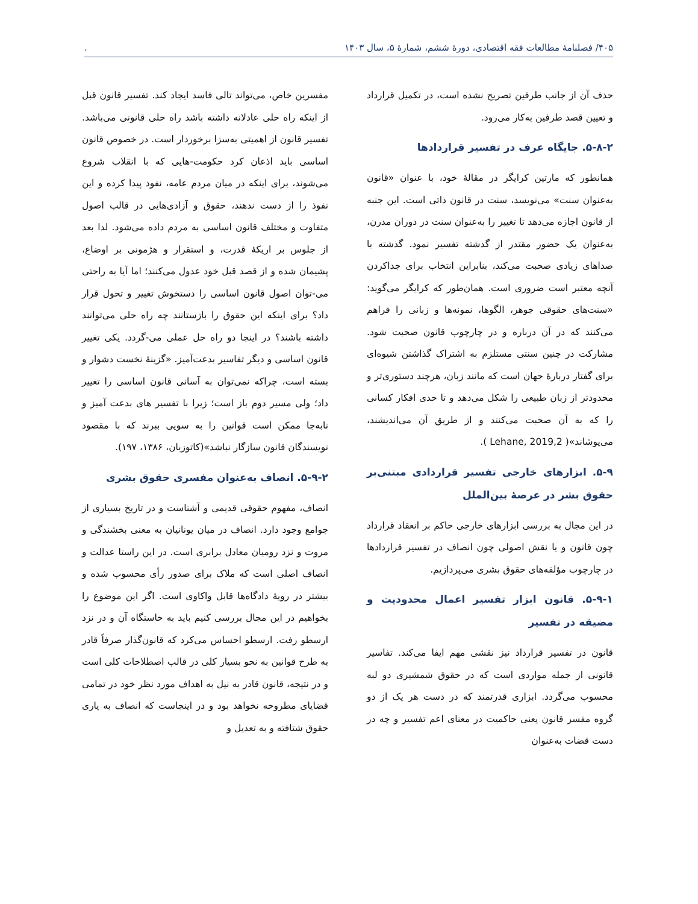۴۰۵/ فصلنامهٔ مطالعات فقه اقتصادی، دورهٔ ششم، شمارهٔ ۵، سال ۱۴۰۳.
حذف آن از جانب طرفین تصریح نشده است، در تکمیل قرارداد و تعیین قصد طرفین به‌کار می‌رود.
۵-۸-۲. جایگاه عرف در تفسیر قراردادها
همانطور که مارتین کرایگر در مقالهٔ خود، با عنوان «قانون به‌عنوان سنت» می‌نویسد، سنت در قانون ذاتی است. این جنبه از قانون اجازه می‌دهد تا تغییر را به‌عنوان سنت در دوران مدرن، به‌عنوان یک حضور مقتدر از گذشته تفسیر نمود. گذشته با صداهای زیادی صحبت می‌کند، بنابراین انتخاب برای جداکردن آنچه معتبر است ضروری است. همان‌طور که کرایگر می‌گوید: «سنت‌های حقوقی جوهر، الگوها، نمونه‌ها و زبانی را فراهم می‌کنند که در آن درباره و در چارچوب قانون صحبت شود. مشارکت در چنین سنتی مستلزم به اشتراک گذاشتن شیوه‌ای برای گفتار دربارهٔ جهان است که مانند زبان، هرچند دستوری‌تر و محدودتر از زبان طبیعی را شکل می‌دهد و تا حدی افکار کسانی را که به آن صحبت می‌کنند و از طریق آن می‌اندیشند، می‌پوشاند»( Lehane, 2019,2 ).
۵-۹. ابزارهای خارجی تفسیر قراردادی مبتنی‌بر حقوق بشر در عرصهٔ بین‌الملل
در این مجال به بررسی ابزارهای خارجی حاکم بر انعقاد قرارداد چون قانون و یا نقش اصولی چون انصاف در تفسیر قراردادها در چارچوب مؤلفه‌های حقوق بشری می‌پردازیم.
۵-۹-۱. قانون ابزار تفسیر اعمال محدودیت و مضیقه در تفسیر
قانون در تفسیر قرارداد نیز نقشی مهم ایفا می‌کند. تفاسیر قانونی از جمله مواردی است که در حقوق شمشیری دو لبه محسوب می‌گردد. ابزاری قدرتمند که در دست هر یک از دو گروه مفسر قانون یعنی حاکمیت در معنای اعم تفسیر و چه در دست قضات به‌عنوان
مفسرین خاص، می‌تواند تالی فاسد ایجاد کند. تفسیر قانون قبل از اینکه راه حلی عادلانه داشته باشد راه حلی قانونی می‌باشد. تفسیر قانون از اهمیتی به‌سزا برخوردار است. در خصوص قانون اساسی باید اذعان کرد حکومت-هایی که با انقلاب شروع می‌شوند، برای اینکه در میان مردم عامه، نفوذ پیدا کرده و این نفوذ را از دست ندهند، حقوق و آزادی‌هایی در قالب اصول متفاوت و مختلف قانون اساسی به مردم داده می‌شود. لذا بعد از جلوس بر اریکهٔ قدرت، و استقرار و هژمونی بر اوضاع، پشیمان شده و از قصد قبل خود عدول می‌کنند؛ اما آیا به راحتی می-توان اصول قانون اساسی را دستخوش تغییر و تحول قرار داد؟ برای اینکه این حقوق را بازستانند چه راه حلی می‌توانند داشته باشند؟ در اینجا دو راه حل عملی می-گردد. یکی تغییر قانون اساسی و دیگر تفاسیر بدعت‌آمیز. «گزینهٔ نخست دشوار و بسته است، چراکه نمی‌توان به آسانی قانون اساسی را تغییر داد؛ ولی مسیر دوم باز است؛ زیرا با تفسیر های بدعت آمیز و نابه‌جا ممکن است قوانین را به سویی ببرند که با مقصود نویسندگان قانون سازگار نباشد»(کاتوزیان، ۱۳۸۶، ۱۹۷).
۵-۹-۲. انصاف به‌عنوان مفسری حقوق بشری
انصاف، مفهوم حقوقی قدیمی و آشناست و در تاریخ بسیاری از جوامع وجود دارد. انصاف در میان یونانیان به معنی بخشندگی و مروت و نزد رومیان معادل برابری است. در این راستا عدالت و انصاف اصلی است که ملاک برای صدور رأی محسوب شده و بیشتر در رویهٔ دادگاه‌ها قابل واکاوی است. اگر این موضوع را بخواهیم در این مجال بررسی کنیم باید به خاستگاه آن و در نزد ارسطو رفت. ارسطو احساس می‌کرد که قانون‌گذار صرفاً قادر به طرح قوانین به نحو بسیار کلی در قالب اصطلاحات کلی است و در نتیجه، قانون قادر به نیل به اهداف مورد نظر خود در تمامی قضایای مطروحه نخواهد بود و در اینجاست که انصاف به یاری حقوق شتافته و به تعدیل و